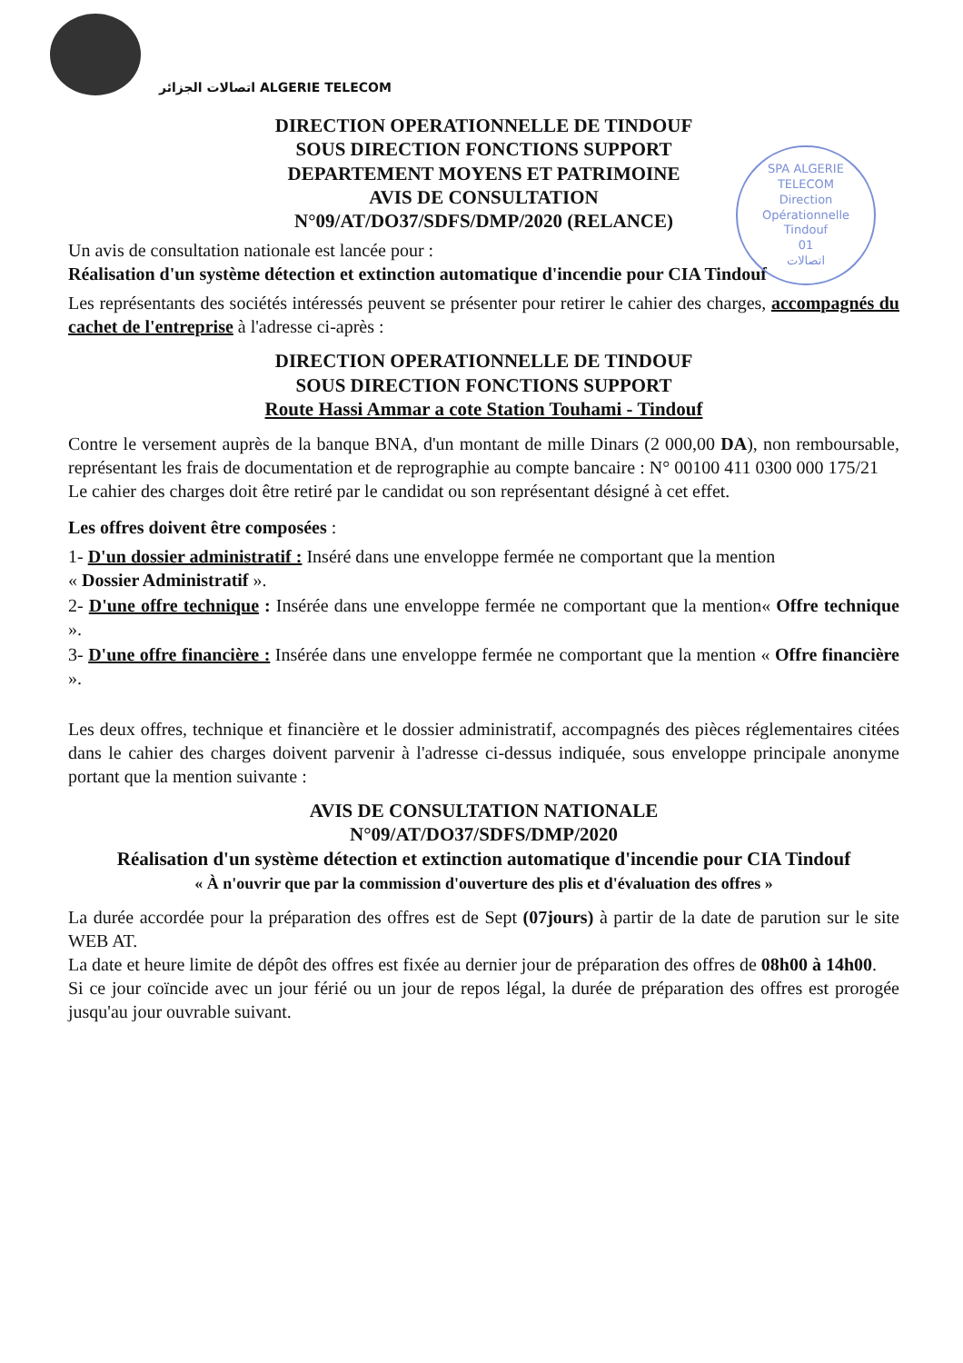اتصالات الجزائر ALGERIE TELECOM
SPA ALGERIE TELECOM
Direction
Opérationnelle
Tindouf
01
اتصالات
DIRECTION OPERATIONNELLE DE TINDOUF
SOUS DIRECTION FONCTIONS SUPPORT
DEPARTEMENT MOYENS ET PATRIMOINE
AVIS DE CONSULTATION
N°09/AT/DO37/SDFS/DMP/2020 (RELANCE)
Un avis de consultation nationale est lancée pour :
Réalisation d'un système détection et extinction automatique d'incendie pour CIA Tindouf
Les représentants des sociétés intéressés peuvent se présenter pour retirer le cahier des charges, accompagnés du cachet de l'entreprise à l'adresse ci-après :
DIRECTION OPERATIONNELLE DE TINDOUF
SOUS DIRECTION FONCTIONS SUPPORT
Route Hassi Ammar a cote Station Touhami - Tindouf
Contre le versement auprès de la banque BNA, d'un montant de mille Dinars (2 000,00 DA), non remboursable, représentant les frais de documentation et de reprographie au compte bancaire : N° 00100 411 0300 000 175/21
Le cahier des charges doit être retiré par le candidat ou son représentant désigné à cet effet.
Les offres doivent être composées :
1- D'un dossier administratif : Inséré dans une enveloppe fermée ne comportant que la mention
« Dossier Administratif ».
2- D'une offre technique : Insérée dans une enveloppe fermée ne comportant que la mention« Offre technique ».
3- D'une offre financière : Insérée dans une enveloppe fermée ne comportant que la mention « Offre financière ».
Les deux offres, technique et financière et le dossier administratif, accompagnés des pièces réglementaires citées dans le cahier des charges doivent parvenir à l'adresse ci-dessus indiquée, sous enveloppe principale anonyme portant que la mention suivante :
AVIS DE CONSULTATION NATIONALE
N°09/AT/DO37/SDFS/DMP/2020
Réalisation d'un système détection et extinction automatique d'incendie pour CIA Tindouf
« À n'ouvrir que par la commission d'ouverture des plis et d'évaluation des offres »
La durée accordée pour la préparation des offres est de Sept (07jours) à partir de la date de parution sur le site WEB AT.
La date et heure limite de dépôt des offres est fixée au dernier jour de préparation des offres de 08h00 à 14h00.
Si ce jour coïncide avec un jour férié ou un jour de repos légal, la durée de préparation des offres est prorogée jusqu'au jour ouvrable suivant.